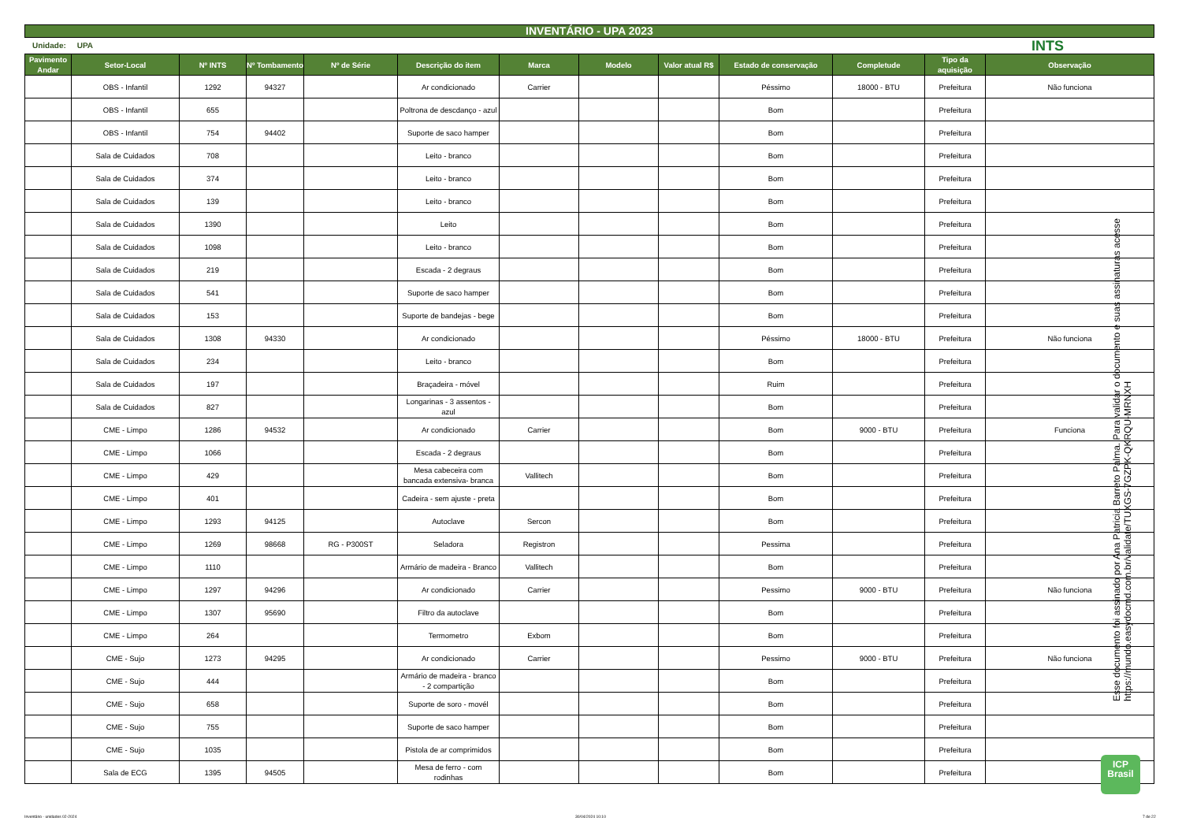INVENTÁRIO - UPA 2023
Unidade: UPA INTS
| Pavimento Andar | Setor-Local | Nº INTS | Nº Tombamento | Nº de Série | Descrição do item | Marca | Modelo | Valor atual R$ | Estado de conservação | Completude | Tipo da aquisição | Observação |
| --- | --- | --- | --- | --- | --- | --- | --- | --- | --- | --- | --- | --- |
| | OBS - Infantil | 1292 | 94327 | | Ar condicionado | Carrier | | | Péssimo | 18000 - BTU | Prefeitura | Não funciona |
| | OBS - Infantil | 655 | | | Poltrona de descdanço - azul | | | | Bom | | Prefeitura | |
| | OBS - Infantil | 754 | 94402 | | Suporte de saco hamper | | | | Bom | | Prefeitura | |
| | Sala de Cuidados | 708 | | | Leito - branco | | | | Bom | | Prefeitura | |
| | Sala de Cuidados | 374 | | | Leito - branco | | | | Bom | | Prefeitura | |
| | Sala de Cuidados | 139 | | | Leito - branco | | | | Bom | | Prefeitura | |
| | Sala de Cuidados | 1390 | | | Leito | | | | Bom | | Prefeitura | |
| | Sala de Cuidados | 1098 | | | Leito - branco | | | | Bom | | Prefeitura | |
| | Sala de Cuidados | 219 | | | Escada - 2 degraus | | | | Bom | | Prefeitura | |
| | Sala de Cuidados | 541 | | | Suporte de saco hamper | | | | Bom | | Prefeitura | |
| | Sala de Cuidados | 153 | | | Suporte de bandejas - bege | | | | Bom | | Prefeitura | |
| | Sala de Cuidados | 1308 | 94330 | | Ar condicionado | | | | Péssimo | 18000 - BTU | Prefeitura | Não funciona |
| | Sala de Cuidados | 234 | | | Leito - branco | | | | Bom | | Prefeitura | |
| | Sala de Cuidados | 197 | | | Braçadeira - móvel | | | | Ruim | | Prefeitura | |
| | Sala de Cuidados | 827 | | | Longarinas - 3 assentos - azul | | | | Bom | | Prefeitura | |
| | CME - Limpo | 1286 | 94532 | | Ar condicionado | Carrier | | | Bom | 9000 - BTU | Prefeitura | Funciona |
| | CME - Limpo | 1066 | | | Escada - 2 degraus | | | | Bom | | Prefeitura | |
| | CME - Limpo | 429 | | | Mesa cabeceira com bancada extensiva- branca | Vallitech | | | Bom | | Prefeitura | |
| | CME - Limpo | 401 | | | Cadeira - sem ajuste - preta | | | | Bom | | Prefeitura | |
| | CME - Limpo | 1293 | 94125 | | Autoclave | Sercon | | | Bom | | Prefeitura | |
| | CME - Limpo | 1269 | 98668 | RG - P300ST | Seladora | Registron | | | Pessima | | Prefeitura | |
| | CME - Limpo | 1110 | | | Armário de madeira - Branco | Vallitech | | | Bom | | Prefeitura | |
| | CME - Limpo | 1297 | 94296 | | Ar condicionado | Carrier | | | Pessimo | 9000 - BTU | Prefeitura | Não funciona |
| | CME - Limpo | 1307 | 95690 | | Filtro da autoclave | | | | Bom | | Prefeitura | |
| | CME - Limpo | 264 | | | Termometro | Exbom | | | Bom | | Prefeitura | |
| | CME - Sujo | 1273 | 94295 | | Ar condicionado | Carrier | | | Pessimo | 9000 - BTU | Prefeitura | Não funciona |
| | CME - Sujo | 444 | | | Armário de madeira - branco - 2 compartição | | | | Bom | | Prefeitura | |
| | CME - Sujo | 658 | | | Suporte de soro - movél | | | | Bom | | Prefeitura | |
| | CME - Sujo | 755 | | | Suporte de saco hamper | | | | Bom | | Prefeitura | |
| | CME - Sujo | 1035 | | | Pistola de ar comprimidos | | | | Bom | | Prefeitura | |
| | Sala de ECG | 1395 | 94505 | | Mesa de ferro - com rodinhas | | | | Bom | | Prefeitura | |
Esse documento foi assinado por Ana Patricia Barreto Palma. Para validar o documento e suas assinaturas acesse https://mundo.easydocmd.com.br/validate/TUXGS-7GZPK-QKRQU-MRNXH
ICP
Brasil
Inventário - unidades 02-2024 30/04/2024 10:10 7 de 22